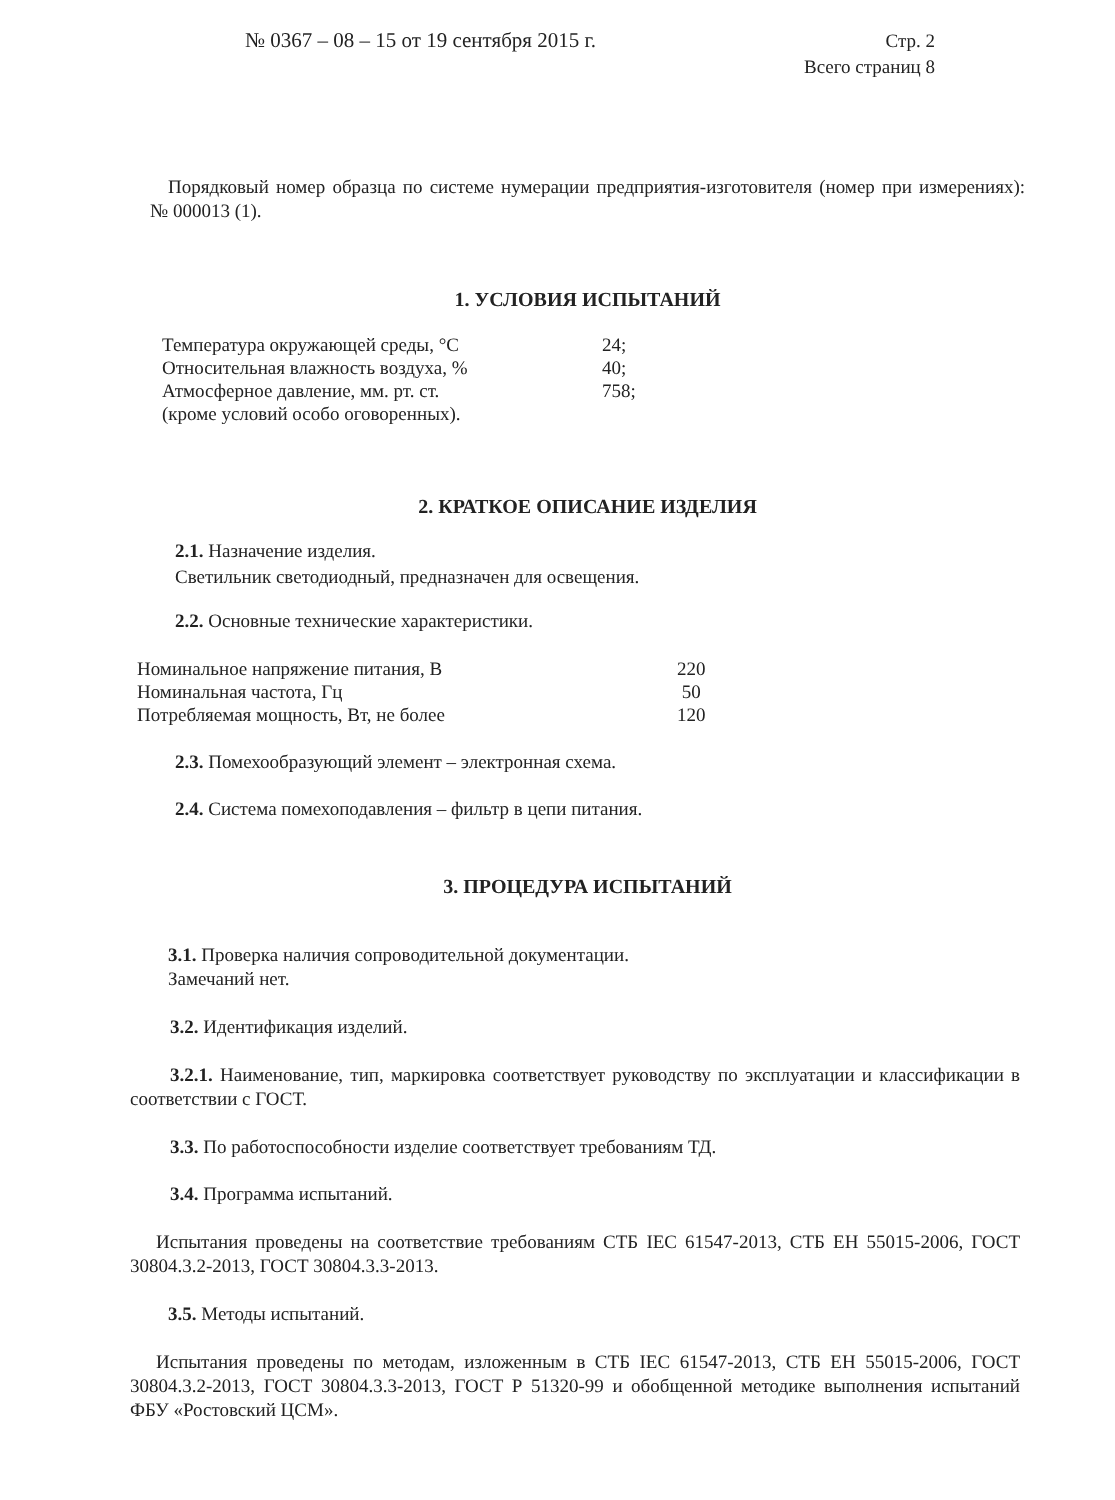№ 0367 – 08 – 15 от 19 сентября 2015 г.
Стр. 2
Всего страниц 8
Порядковый номер образца по системе нумерации предприятия-изготовителя (номер при измерениях): № 000013 (1).
1. УСЛОВИЯ ИСПЫТАНИЙ
| Температура окружающей среды, °С | 24; |
| Относительная влажность воздуха, % | 40; |
| Атмосферное давление, мм. рт. ст. | 758; |
| (кроме условий особо оговоренных). | |
2. КРАТКОЕ ОПИСАНИЕ ИЗДЕЛИЯ
2.1. Назначение изделия.
Светильник светодиодный, предназначен для освещения.
2.2. Основные технические характеристики.
| Номинальное напряжение питания, В | 220 |
| Номинальная частота, Гц | 50 |
| Потребляемая мощность, Вт, не более | 120 |
2.3. Помехообразующий элемент – электронная схема.
2.4. Система помехоподавления – фильтр в цепи питания.
3. ПРОЦЕДУРА ИСПЫТАНИЙ
3.1. Проверка наличия сопроводительной документации.
Замечаний нет.
3.2. Идентификация изделий.
3.2.1. Наименование, тип, маркировка соответствует руководству по эксплуатации и классификации в соответствии с ГОСТ.
3.3. По работоспособности изделие соответствует требованиям ТД.
3.4. Программа испытаний.
Испытания проведены на соответствие требованиям СТБ IEC 61547-2013, СТБ ЕН 55015-2006, ГОСТ 30804.3.2-2013, ГОСТ 30804.3.3-2013.
3.5. Методы испытаний.
Испытания проведены по методам, изложенным в СТБ IEC 61547-2013, СТБ ЕН 55015-2006, ГОСТ 30804.3.2-2013, ГОСТ 30804.3.3-2013, ГОСТ Р 51320-99 и обобщенной методике выполнения испытаний ФБУ «Ростовский ЦСМ».